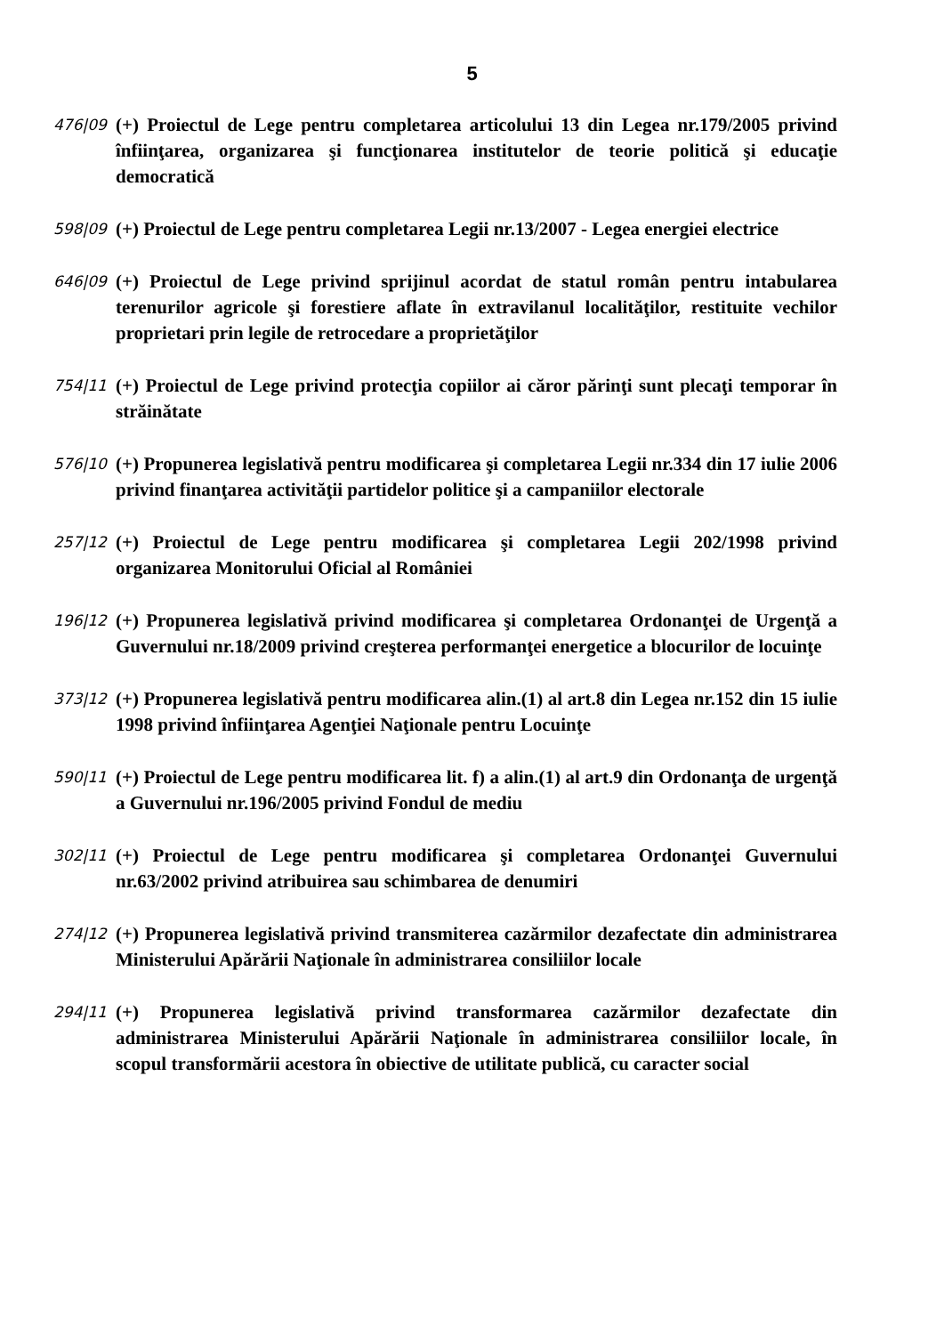5
476|09
(+) Proiectul de Lege pentru completarea articolului 13 din Legea nr.179/2005 privind înfiinţarea, organizarea şi funcţionarea institutelor de teorie politică şi educaţie democratică
598|09
(+) Proiectul de Lege pentru completarea Legii nr.13/2007 - Legea energiei electrice
646|09
(+) Proiectul de Lege privind sprijinul acordat de statul român pentru intabularea terenurilor agricole şi forestiere aflate în extravilanul localităţilor, restituite vechilor proprietari prin legile de retrocedare a proprietăţilor
754|11
(+) Proiectul de Lege privind protecţia copiilor ai căror părinţi sunt plecaţi temporar în străinătate
576|10
(+) Propunerea legislativă pentru modificarea şi completarea Legii nr.334 din 17 iulie 2006 privind finanţarea activităţii partidelor politice şi a campaniilor electorale
257|12
(+) Proiectul de Lege pentru modificarea şi completarea Legii 202/1998 privind organizarea Monitorului Oficial al României
196|12
(+) Propunerea legislativă privind modificarea şi completarea Ordonanţei de Urgenţă a Guvernului nr.18/2009 privind creşterea performanţei energetice a blocurilor de locuinţe
373|12
(+) Propunerea legislativă pentru modificarea alin.(1) al art.8 din Legea nr.152 din 15 iulie 1998 privind înfiinţarea Agenţiei Naţionale pentru Locuinţe
590|11
(+) Proiectul de Lege pentru modificarea lit. f) a alin.(1) al art.9 din Ordonanţa de urgenţă a Guvernului nr.196/2005 privind Fondul de mediu
302|11
(+) Proiectul de Lege pentru modificarea şi completarea Ordonanţei Guvernului nr.63/2002 privind atribuirea sau schimbarea de denumiri
274|12
(+) Propunerea legislativă privind transmiterea cazărmilor dezafectate din administrarea Ministerului Apărării Naţionale în administrarea consiliilor locale
294|11
(+) Propunerea legislativă privind transformarea cazărmilor dezafectate din administrarea Ministerului Apărării Naţionale în administrarea consiliilor locale, în scopul transformării acestora în obiective de utilitate publică, cu caracter social